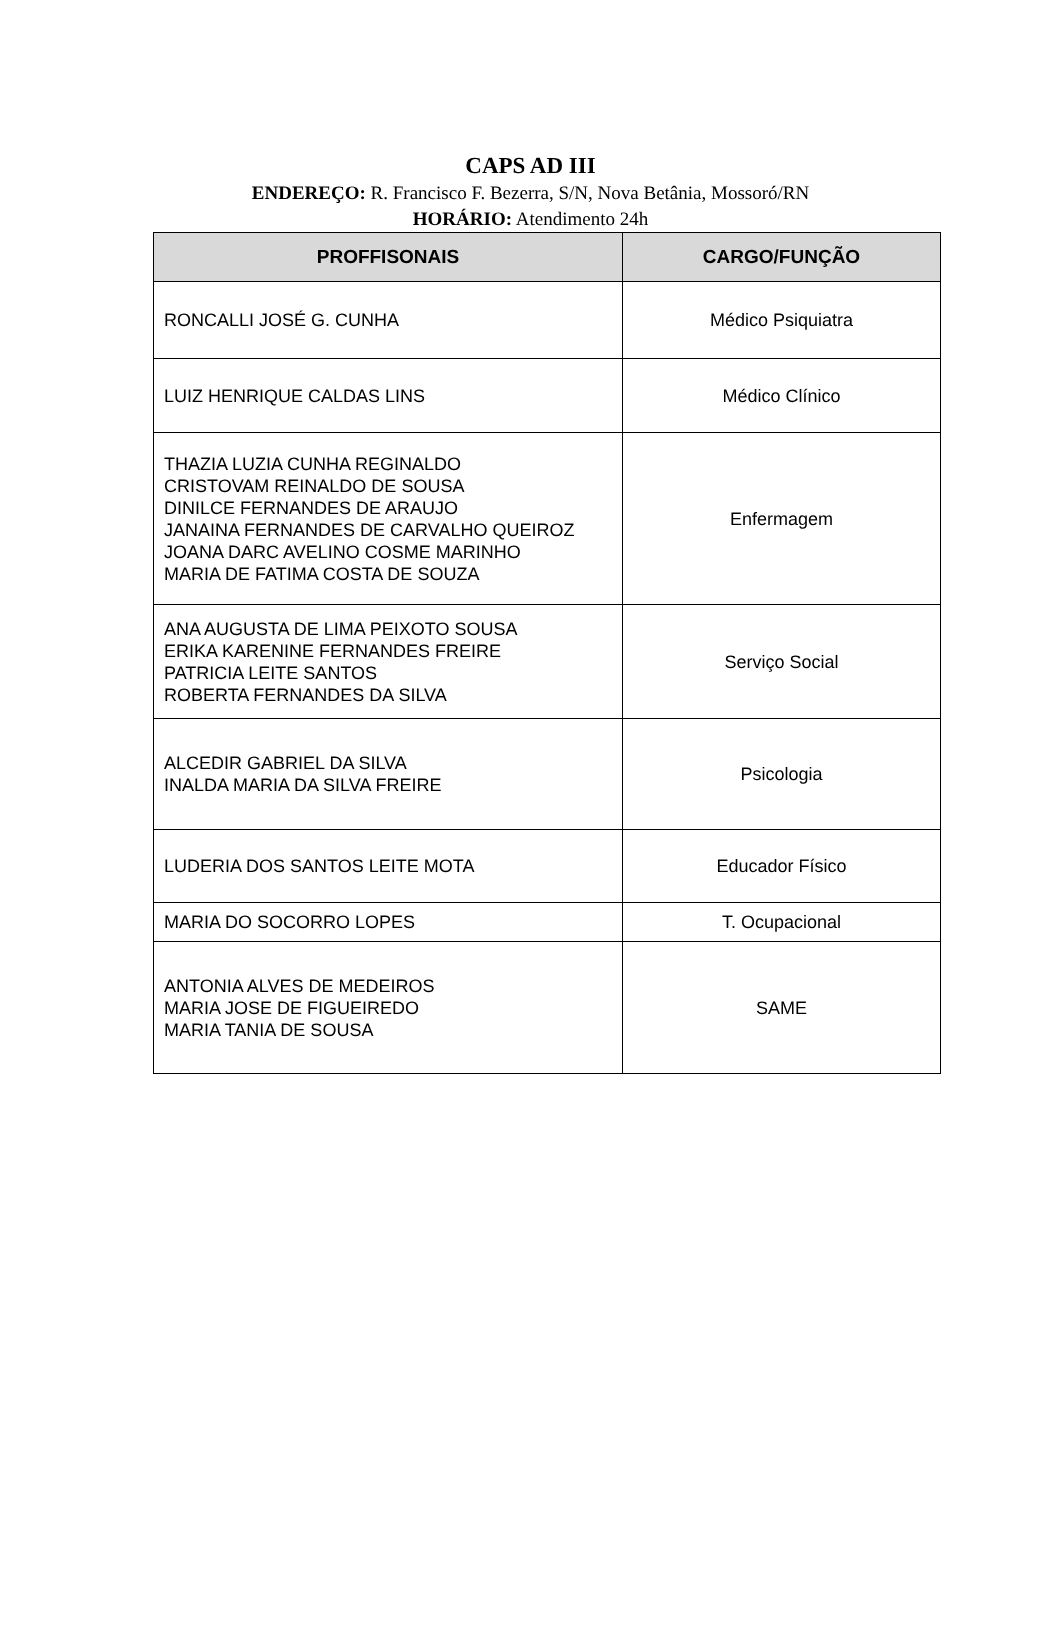CAPS AD III
ENDEREÇO: R. Francisco F. Bezerra, S/N, Nova Betânia, Mossoró/RN
HORÁRIO: Atendimento 24h
| PROFFISONAIS | CARGO/FUNÇÃO |
| --- | --- |
| RONCALLI JOSÉ G. CUNHA | Médico Psiquiatra |
| LUIZ HENRIQUE CALDAS LINS | Médico Clínico |
| THAZIA LUZIA CUNHA REGINALDO CRISTOVAM REINALDO DE SOUSA DINILCE FERNANDES DE ARAUJO JANAINA FERNANDES DE CARVALHO QUEIROZ JOANA DARC AVELINO COSME MARINHO MARIA DE FATIMA COSTA DE SOUZA | Enfermagem |
| ANA AUGUSTA DE LIMA PEIXOTO SOUSA ERIKA KARENINE FERNANDES FREIRE PATRICIA LEITE SANTOS ROBERTA FERNANDES DA SILVA | Serviço Social |
| ALCEDIR GABRIEL DA SILVA INALDA MARIA DA SILVA FREIRE | Psicologia |
| LUDERIA DOS SANTOS LEITE MOTA | Educador Físico |
| MARIA DO SOCORRO LOPES | T. Ocupacional |
| ANTONIA ALVES DE MEDEIROS MARIA JOSE DE FIGUEIREDO MARIA TANIA DE SOUSA | SAME |